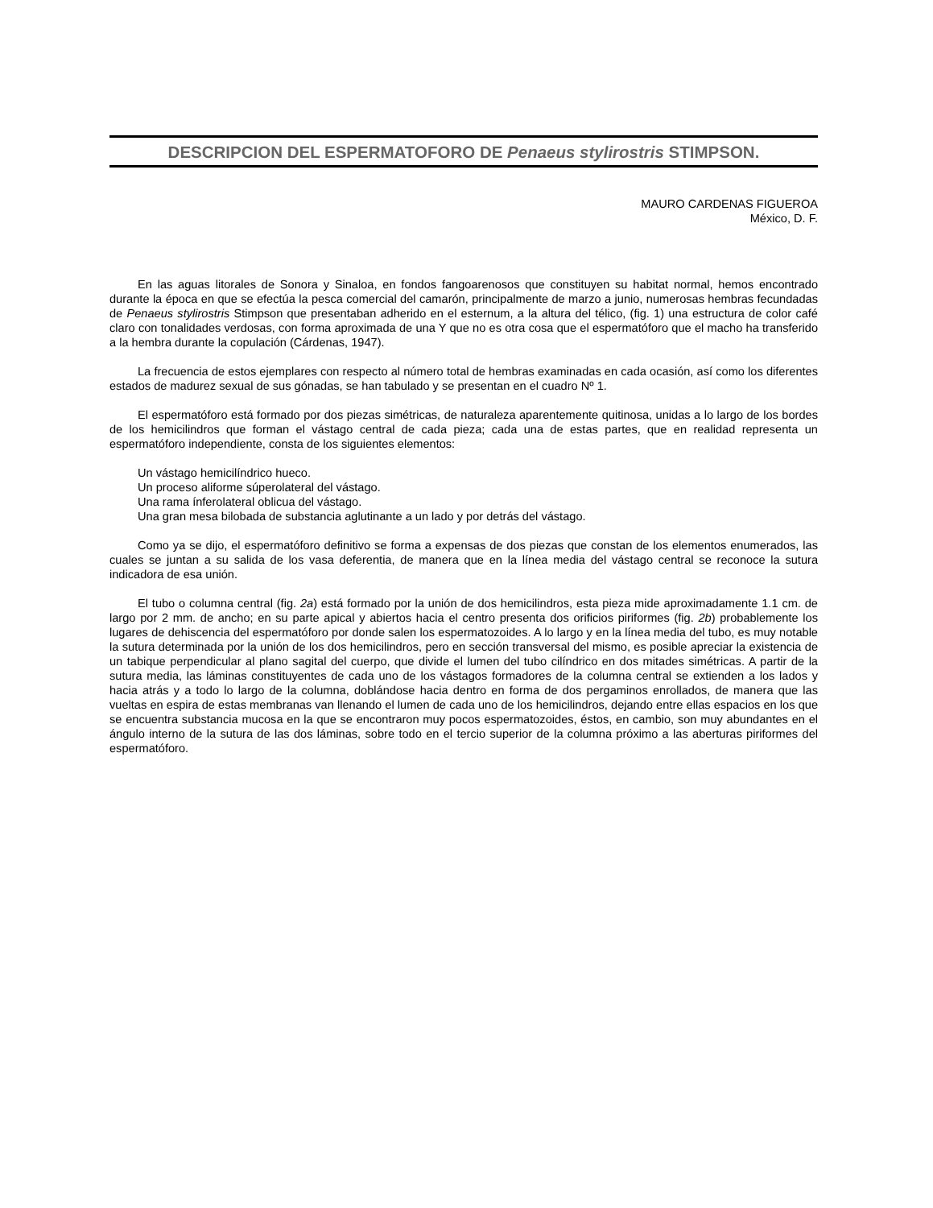DESCRIPCION DEL ESPERMATOFORO DE Penaeus stylirostris STIMPSON.
MAURO CARDENAS FIGUEROA
México, D. F.
En las aguas litorales de Sonora y Sinaloa, en fondos fangoarenosos que constituyen su habitat normal, hemos encontrado durante la época en que se efectúa la pesca comercial del camarón, principalmente de marzo a junio, numerosas hembras fecundadas de Penaeus stylirostris Stimpson que presentaban adherido en el esternum, a la altura del télico, (fig. 1) una estructura de color café claro con tonalidades verdosas, con forma aproximada de una Y que no es otra cosa que el espermatóforo que el macho ha transferido a la hembra durante la copulación (Cárdenas, 1947).
La frecuencia de estos ejemplares con respecto al número total de hembras examinadas en cada ocasión, así como los diferentes estados de madurez sexual de sus gónadas, se han tabulado y se presentan en el cuadro Nº 1.
El espermatóforo está formado por dos piezas simétricas, de naturaleza aparentemente quitinosa, unidas a lo largo de los bordes de los hemicilindros que forman el vástago central de cada pieza; cada una de estas partes, que en realidad representa un espermatóforo independiente, consta de los siguientes elementos:
Un vástago hemicilíndrico hueco.
Un proceso aliforme súperolateral del vástago.
Una rama ínferolateral oblicua del vástago.
Una gran mesa bilobada de substancia aglutinante a un lado y por detrás del vástago.
Como ya se dijo, el espermatóforo definitivo se forma a expensas de dos piezas que constan de los elementos enumerados, las cuales se juntan a su salida de los vasa deferentia, de manera que en la línea media del vástago central se reconoce la sutura indicadora de esa unión.
El tubo o columna central (fig. 2a) está formado por la unión de dos hemicilindros, esta pieza mide aproximadamente 1.1 cm. de largo por 2 mm. de ancho; en su parte apical y abiertos hacia el centro presenta dos orificios piriformes (fig. 2b) probablemente los lugares de dehiscencia del espermatóforo por donde salen los espermatozoides. A lo largo y en la línea media del tubo, es muy notable la sutura determinada por la unión de los dos hemicilindros, pero en sección transversal del mismo, es posible apreciar la existencia de un tabique perpendicular al plano sagital del cuerpo, que divide el lumen del tubo cilíndrico en dos mitades simétricas. A partir de la sutura media, las láminas constituyentes de cada uno de los vástagos formadores de la columna central se extienden a los lados y hacia atrás y a todo lo largo de la columna, doblándose hacia dentro en forma de dos pergaminos enrollados, de manera que las vueltas en espira de estas membranas van llenando el lumen de cada uno de los hemicilindros, dejando entre ellas espacios en los que se encuentra substancia mucosa en la que se encontraron muy pocos espermatozoides, éstos, en cambio, son muy abundantes en el ángulo interno de la sutura de las dos láminas, sobre todo en el tercio superior de la columna próximo a las aberturas piriformes del espermatóforo.